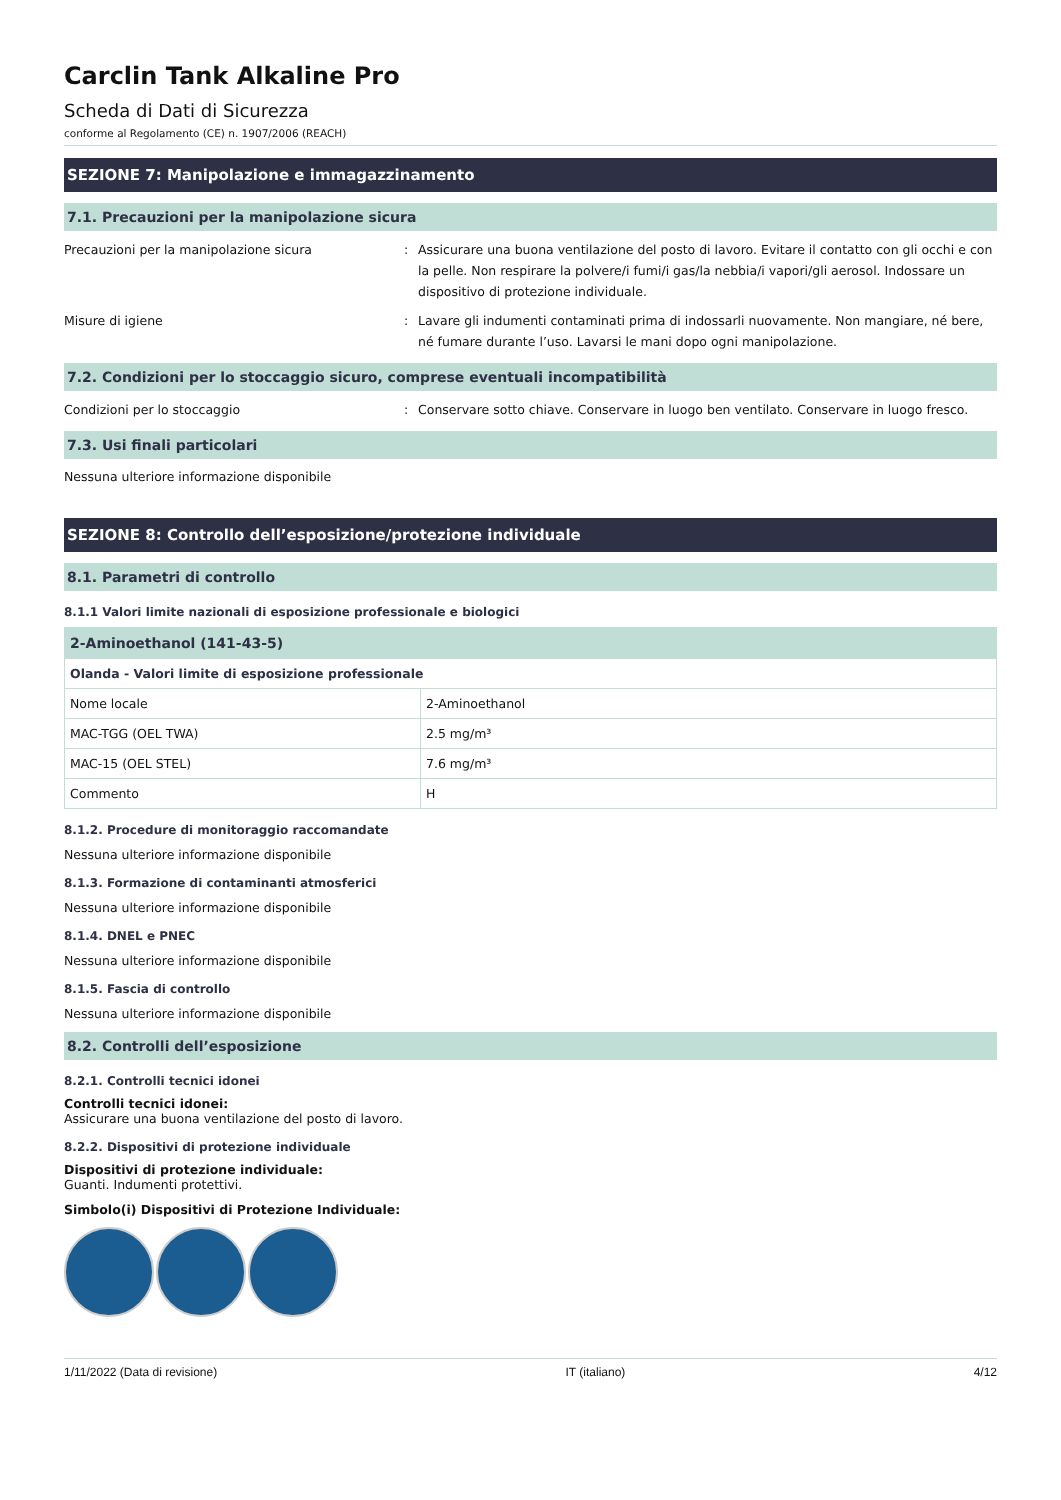Carclin Tank Alkaline Pro
Scheda di Dati di Sicurezza
conforme al Regolamento (CE) n. 1907/2006 (REACH)
SEZIONE 7: Manipolazione e immagazzinamento
7.1. Precauzioni per la manipolazione sicura
Precauzioni per la manipolazione sicura : Assicurare una buona ventilazione del posto di lavoro. Evitare il contatto con gli occhi e con la pelle. Non respirare la polvere/i fumi/i gas/la nebbia/i vapori/gli aerosol. Indossare un dispositivo di protezione individuale.
Misure di igiene : Lavare gli indumenti contaminati prima di indossarli nuovamente. Non mangiare, né bere, né fumare durante l’uso. Lavarsi le mani dopo ogni manipolazione.
7.2. Condizioni per lo stoccaggio sicuro, comprese eventuali incompatibilità
Condizioni per lo stoccaggio : Conservare sotto chiave. Conservare in luogo ben ventilato. Conservare in luogo fresco.
7.3. Usi finali particolari
Nessuna ulteriore informazione disponibile
SEZIONE 8: Controllo dell’esposizione/protezione individuale
8.1. Parametri di controllo
8.1.1 Valori limite nazionali di esposizione professionale e biologici
| 2-Aminoethanol (141-43-5) | |
| --- | --- |
| Olanda - Valori limite di esposizione professionale | |
| Nome locale | 2-Aminoethanol |
| MAC-TGG (OEL TWA) | 2.5 mg/m³ |
| MAC-15 (OEL STEL) | 7.6 mg/m³ |
| Commento | H |
8.1.2. Procedure di monitoraggio raccomandate
Nessuna ulteriore informazione disponibile
8.1.3. Formazione di contaminanti atmosferici
Nessuna ulteriore informazione disponibile
8.1.4. DNEL e PNEC
Nessuna ulteriore informazione disponibile
8.1.5. Fascia di controllo
Nessuna ulteriore informazione disponibile
8.2. Controlli dell’esposizione
8.2.1. Controlli tecnici idonei
Controlli tecnici idonei:
Assicurare una buona ventilazione del posto di lavoro.
8.2.2. Dispositivi di protezione individuale
Dispositivi di protezione individuale:
Guanti. Indumenti protettivi.
Simbolo(i) Dispositivi di Protezione Individuale:
1/11/2022 (Data di revisione) IT (italiano) 4/12